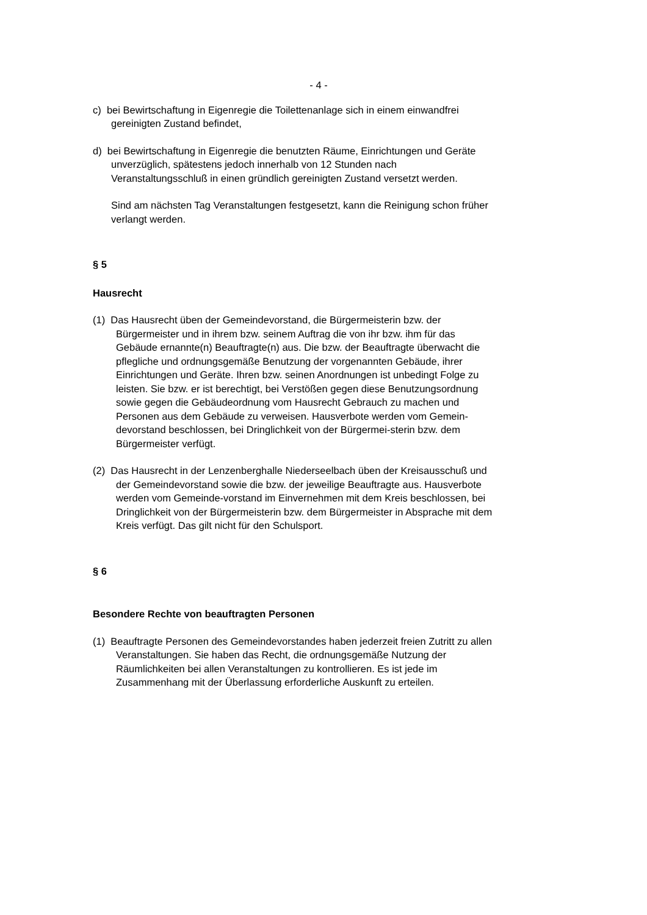- 4 -
c) bei Bewirtschaftung in Eigenregie die Toilettenanlage sich in einem einwandfrei gereinigten Zustand befindet,
d) bei Bewirtschaftung in Eigenregie die benutzten Räume, Einrichtungen und Geräte unverzüglich, spätestens jedoch innerhalb von 12 Stunden nach Veranstaltungsschluß in einen gründlich gereinigten Zustand versetzt werden.
Sind am nächsten Tag Veranstaltungen festgesetzt, kann die Reinigung schon früher verlangt werden.
§ 5
Hausrecht
(1) Das Hausrecht üben der Gemeindevorstand, die Bürgermeisterin bzw. der Bürgermeister und in ihrem bzw. seinem Auftrag die von ihr bzw. ihm für das Gebäude ernannte(n) Beauftragte(n) aus. Die bzw. der Beauftragte überwacht die pflegliche und ordnungsgemäße Benutzung der vorgenannten Gebäude, ihrer Einrichtungen und Geräte. Ihren bzw. seinen Anordnungen ist unbedingt Folge zu leisten. Sie bzw. er ist berechtigt, bei Verstößen gegen diese Benutzungsordnung sowie gegen die Gebäudeordnung vom Hausrecht Gebrauch zu machen und Personen aus dem Gebäude zu verweisen. Hausverbote werden vom Gemein-devorstand beschlossen, bei Dringlichkeit von der Bürgermei-sterin bzw. dem Bürgermeister verfügt.
(2) Das Hausrecht in der Lenzenberghalle Niederseelbach üben der Kreisausschuß und der Gemeindevorstand sowie die bzw. der jeweilige Beauftragte aus. Hausverbote werden vom Gemeinde-vorstand im Einvernehmen mit dem Kreis beschlossen, bei Dringlichkeit von der Bürgermeisterin bzw. dem Bürgermeister in Absprache mit dem Kreis verfügt. Das gilt nicht für den Schulsport.
§ 6
Besondere Rechte von beauftragten Personen
(1) Beauftragte Personen des Gemeindevorstandes haben jederzeit freien Zutritt zu allen Veranstaltungen. Sie haben das Recht, die ordnungsgemäße Nutzung der Räumlichkeiten bei allen Veranstaltungen zu kontrollieren. Es ist jede im Zusammenhang mit der Überlassung erforderliche Auskunft zu erteilen.